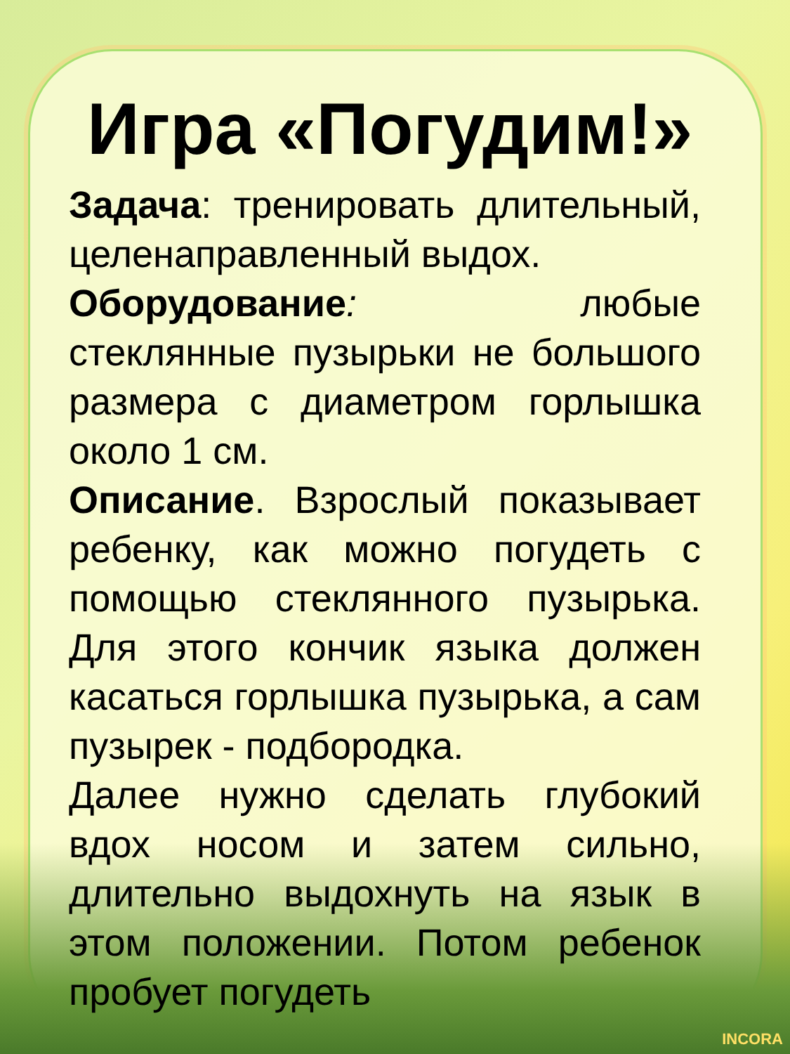Игра «Погудим!»
Задача: тренировать длительный, целенаправленный выдох.
Оборудование: любые стеклянные пузырьки не большого размера с диаметром горлышка около 1 см.
Описание. Взрослый показывает ребенку, как можно погудеть с помощью стеклянного пузырька. Для этого кончик языка должен касаться горлышка пузырька, а сам пузырек - подбородка.
Далее нужно сделать глубокий вдох носом и затем сильно, длительно выдохнуть на язык в этом положении. Потом ребенок пробует погудеть
INCORA